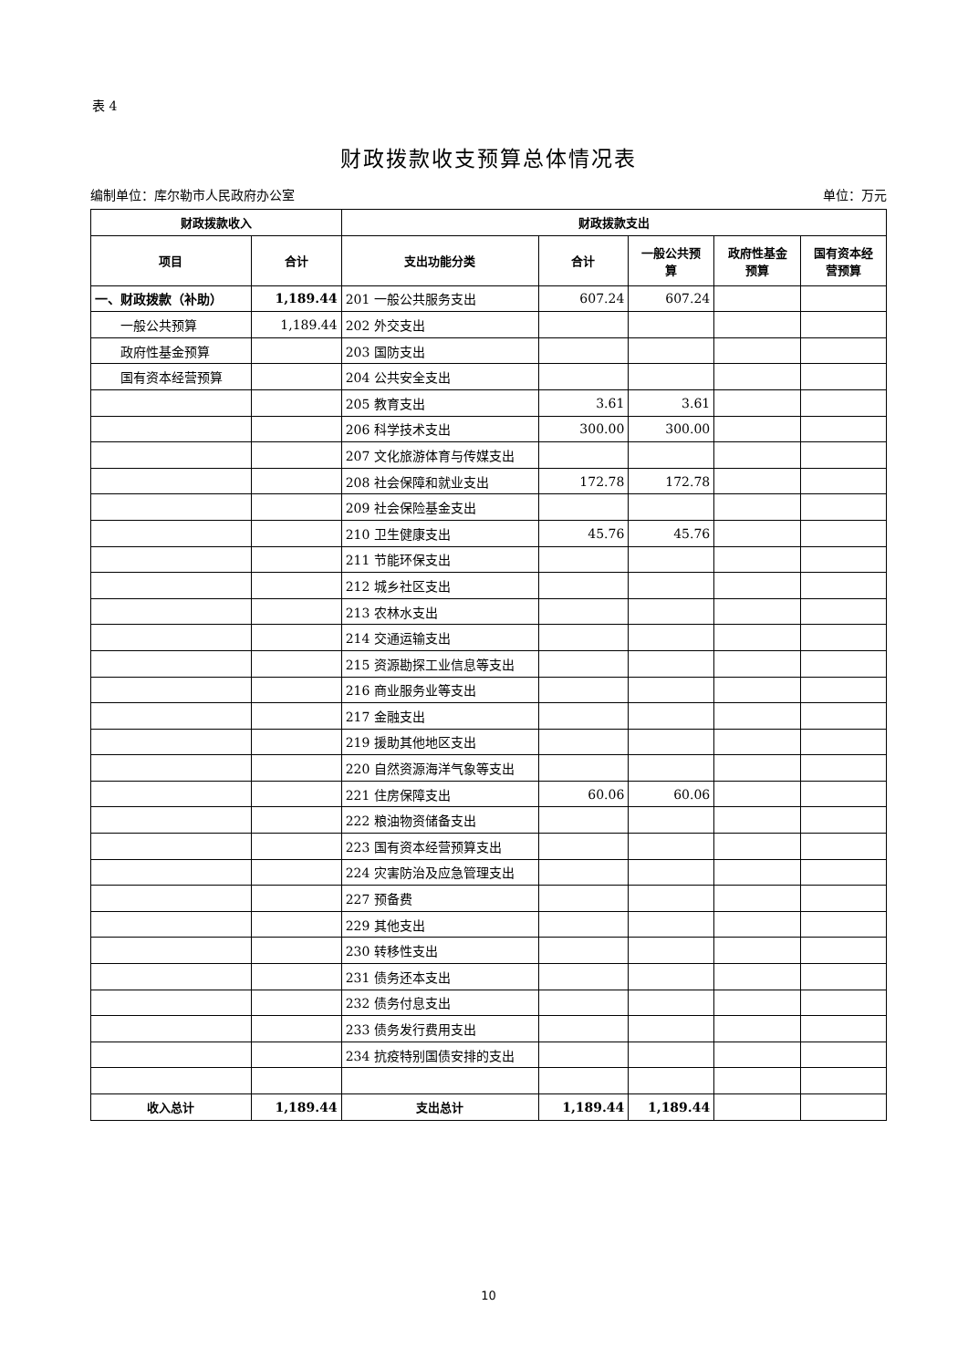表 4
财政拨款收支预算总体情况表
编制单位：库尔勒市人民政府办公室 单位：万元
| 财政拨款收入 | | 财政拨款支出 | | | | |
| --- | --- | --- | --- | --- | --- | --- |
| 项目 | 合计 | 支出功能分类 | 合计 | 一般公共预 算 | 政府性基金 预算 | 国有资本经 营预算 |
| 一、财政拨款（补助） | 1,189.44 | 201 一般公共服务支出 | 607.24 | 607.24 | | |
| 一般公共预算 | 1,189.44 | 202 外交支出 | | | | |
| 政府性基金预算 | | 203 国防支出 | | | | |
| 国有资本经营预算 | | 204 公共安全支出 | | | | |
| | | 205 教育支出 | 3.61 | 3.61 | | |
| | | 206 科学技术支出 | 300.00 | 300.00 | | |
| | | 207 文化旅游体育与传媒支出 | | | | |
| | | 208 社会保障和就业支出 | 172.78 | 172.78 | | |
| | | 209 社会保险基金支出 | | | | |
| | | 210 卫生健康支出 | 45.76 | 45.76 | | |
| | | 211 节能环保支出 | | | | |
| | | 212 城乡社区支出 | | | | |
| | | 213 农林水支出 | | | | |
| | | 214 交通运输支出 | | | | |
| | | 215 资源勘探工业信息等支出 | | | | |
| | | 216 商业服务业等支出 | | | | |
| | | 217 金融支出 | | | | |
| | | 219 援助其他地区支出 | | | | |
| | | 220 自然资源海洋气象等支出 | | | | |
| | | 221 住房保障支出 | 60.06 | 60.06 | | |
| | | 222 粮油物资储备支出 | | | | |
| | | 223 国有资本经营预算支出 | | | | |
| | | 224 灾害防治及应急管理支出 | | | | |
| | | 227 预备费 | | | | |
| | | 229 其他支出 | | | | |
| | | 230 转移性支出 | | | | |
| | | 231 债务还本支出 | | | | |
| | | 232 债务付息支出 | | | | |
| | | 233 债务发行费用支出 | | | | |
| | | 234 抗疫特别国债安排的支出 | | | | |
| 收入总计 | 1,189.44 | 支出总计 | 1,189.44 | 1,189.44 | | |
10